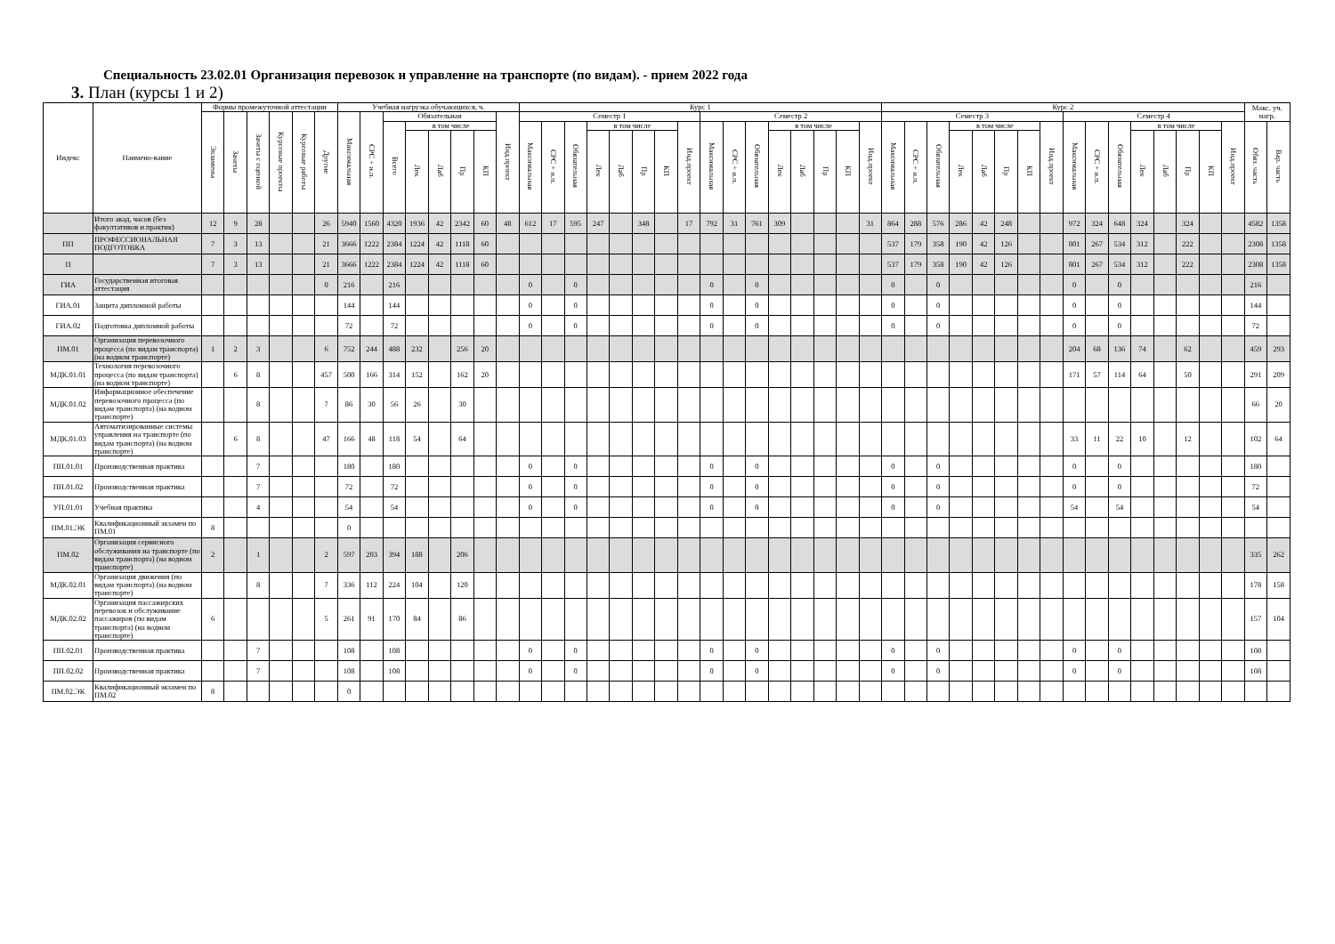Специальность 23.02.01 Организация перевозок и управление на транспорте (по видам). - прием 2022 года
3. План (курсы 1 и 2)
| Индекс | Наимено-вание | Формы промежуточной аттестации | | | | | | Учебная нагрузка обучающихся, ч. | | | | | | | | Курс 1 | | | | | | | | | | | | | | | | Курс 2 | | | | | | | | | | | | | | | | Макс. уч. нагр. | |
| --- | --- | --- | --- | --- | --- | --- | --- | --- | --- | --- | --- | --- | --- | --- | --- | --- | --- | --- | --- | --- | --- | --- | --- | --- | --- | --- | --- | --- | --- | --- | --- | --- | --- | --- | --- | --- | --- | --- | --- | --- | --- | --- | --- | --- | --- | --- | --- | --- | --- |
| | | Экзамены | Зачеты | Зачеты с оценкой | Курсовые проекты | Курсовые работы | Другие | Максимальная | СРС + и.п. | Обязательная | | | | | Инд.проект | Семестр 1 | | | | | | | | Семестр 2 | | | | | | | | Семестр 3 | | | | | | | | Семестр 4 | | | | | | | | | |
| | | | | | | | | | | Всего | в том числе | | | | | Максимальная | СРС + и.п. | Обязательная | в том числе | | | | Инд.проект | Максимальная | СРС + и.п. | Обязательная | в том числе | | | | Инд.проект | Максимальная | СРС + и.п. | Обязательная | в том числе | | | | Инд.проект | Максимальная | СРС + и.п. | Обязательная | в том числе | | | | Инд.проект | Обяз. часть | Вар. часть |
| | | | | | | | | | | | Лек | Лаб | Пр | КП | | | | | Лек | Лаб | Пр | КП | | | | | Лек | Лаб | Пр | КП | | | | | Лек | Лаб | Пр | КП | | | | | Лек | Лаб | Пр | КП | | | |
| | Итого акад. часов (без факултативов и практик) | 12 | 9 | 28 | | | 26 | 5940 | 1560 | 4320 | 1936 | 42 | 2342 | 60 | 48 | 612 | 17 | 595 | 247 | | 348 | | 17 | 792 | 31 | 761 | 309 | | | | 31 | 864 | 288 | 576 | 286 | 42 | 248 | | | 972 | 324 | 648 | 324 | | 324 | | | 4582 | 1358 |
| ПП | ПРОФЕССИОНАЛЬНАЯ ПОДГОТОВКА | 7 | 3 | 13 | | | 21 | 3666 | 1222 | 2384 | 1224 | 42 | 1118 | 60 | | | | | | | | | | | | | | | | | | 537 | 179 | 358 | 190 | 42 | 126 | | | 801 | 267 | 534 | 312 | | 222 | | | 2308 | 1358 |
| П | | 7 | 3 | 13 | | | 21 | 3666 | 1222 | 2384 | 1224 | 42 | 1118 | 60 | | | | | | | | | | | | | | | | | | 537 | 179 | 358 | 190 | 42 | 126 | | | 801 | 267 | 534 | 312 | | 222 | | | 2308 | 1358 |
| ГИА | Государственная итоговая аттестация | | | | | | 0 | 216 | | 216 | | | | | | 0 | | 0 | | | | | | 0 | | 0 | | | | | | 0 | | 0 | | | | | | 0 | | 0 | | | | | | 216 | |
| ГИА.01 | Защита дипломной работы | | | | | | | 144 | | 144 | | | | | | 0 | | 0 | | | | | | 0 | | 0 | | | | | | 0 | | 0 | | | | | | 0 | | 0 | | | | | | 144 | |
| ГИА.02 | Подготовка дипломной работы | | | | | | | 72 | | 72 | | | | | | 0 | | 0 | | | | | | 0 | | 0 | | | | | | 0 | | 0 | | | | | | 0 | | 0 | | | | | | 72 | |
| ПМ.01 | Организация перевозочного процесса (по видам транспорта) (на водном транспорте) | 1 | 2 | 3 | | | 6 | 752 | 244 | 488 | 232 | | 256 | 20 | | | | | | | | | | | | | | | | | | | | | | | | | | 204 | 68 | 136 | 74 | | 62 | | | 459 | 293 |
| МДК.01.01 | Технология перевозочного процесса (по видам транспорта) (на водном транспорте) | | 6 | 8 | | | 457 | 500 | 166 | 314 | 152 | | 162 | 20 | | | | | | | | | | | | | | | | | | | | | | | | | | 171 | 57 | 114 | 64 | | 50 | | | 291 | 209 |
| МДК.01.02 | Информационное обеспечение перевозочного процесса (по видам транспорта) (на водном транспорте) | | | 8 | | | 7 | 86 | 30 | 56 | 26 | | 30 | | | | | | | | | | | | | | | | | | | | | | | | | | | | | | | | | | | 66 | 20 |
| МДК.01.03 | Автоматизированные системы управления на транспорте (по видам транспорта) (на водном транспорте) | | 6 | 8 | | | 47 | 166 | 48 | 118 | 54 | | 64 | | | | | | | | | | | | | | | | | | | | | | | | | | | 33 | 11 | 22 | 10 | | 12 | | | 102 | 64 |
| ПП.01.01 | Производственная практика | | | 7 | | | | 180 | | 180 | | | | | | 0 | | 0 | | | | | | 0 | | 0 | | | | | | 0 | | 0 | | | | | | 0 | | 0 | | | | | | 180 | |
| ПП.01.02 | Производственная практика | | | 7 | | | | 72 | | 72 | | | | | | 0 | | 0 | | | | | | 0 | | 0 | | | | | | 0 | | 0 | | | | | | 0 | | 0 | | | | | | 72 | |
| УП.01.01 | Учебная практика | | | 4 | | | | 54 | | 54 | | | | | | 0 | | 0 | | | | | | 0 | | 0 | | | | | | 0 | | 0 | | | | | | 54 | | 54 | | | | | | 54 | |
| ПМ.01.ЭК | Квалификационный экзамен по ПМ.01 | 8 | | | | | | 0 | | | | | | | | | | | | | | | | | | | | | | | | | | | | | | | | | | | | | | | | | |
| ПМ.02 | Организация сервисного обслуживания на транспорте (по видам транспорта) (на водном транспорте) | 2 | | 1 | | | 2 | 597 | 203 | 394 | 188 | | 206 | | | | | | | | | | | | | | | | | | | | | | | | | | | | | | | | | | | 335 | 262 |
| МДК.02.01 | Организация движения (по видам транспорта) (на водном транспорте) | | | 8 | | | 7 | 336 | 112 | 224 | 104 | | 120 | | | | | | | | | | | | | | | | | | | | | | | | | | | | | | | | | | | 178 | 158 |
| МДК.02.02 | Организация пассажирских перевозок и обслуживание пассажиров (по видам транспорта) (на водном транспорте) | 6 | | | | | 5 | 261 | 91 | 170 | 84 | | 86 | | | | | | | | | | | | | | | | | | | | | | | | | | | | | | | | | | | 157 | 104 |
| ПП.02.01 | Производственная практика | | | 7 | | | | 108 | | 108 | | | | | | 0 | | 0 | | | | | | 0 | | 0 | | | | | | 0 | | 0 | | | | | | 0 | | 0 | | | | | | 108 | |
| ПП.02.02 | Производственная практика | | | 7 | | | | 108 | | 108 | | | | | | 0 | | 0 | | | | | | 0 | | 0 | | | | | | 0 | | 0 | | | | | | 0 | | 0 | | | | | | 108 | |
| ПМ.02.ЭК | Квалификационный экзамен по ПМ.02 | 8 | | | | | | 0 | | | | | | | | | | | | | | | | | | | | | | | | | | | | | | | | | | | | | | | | | |